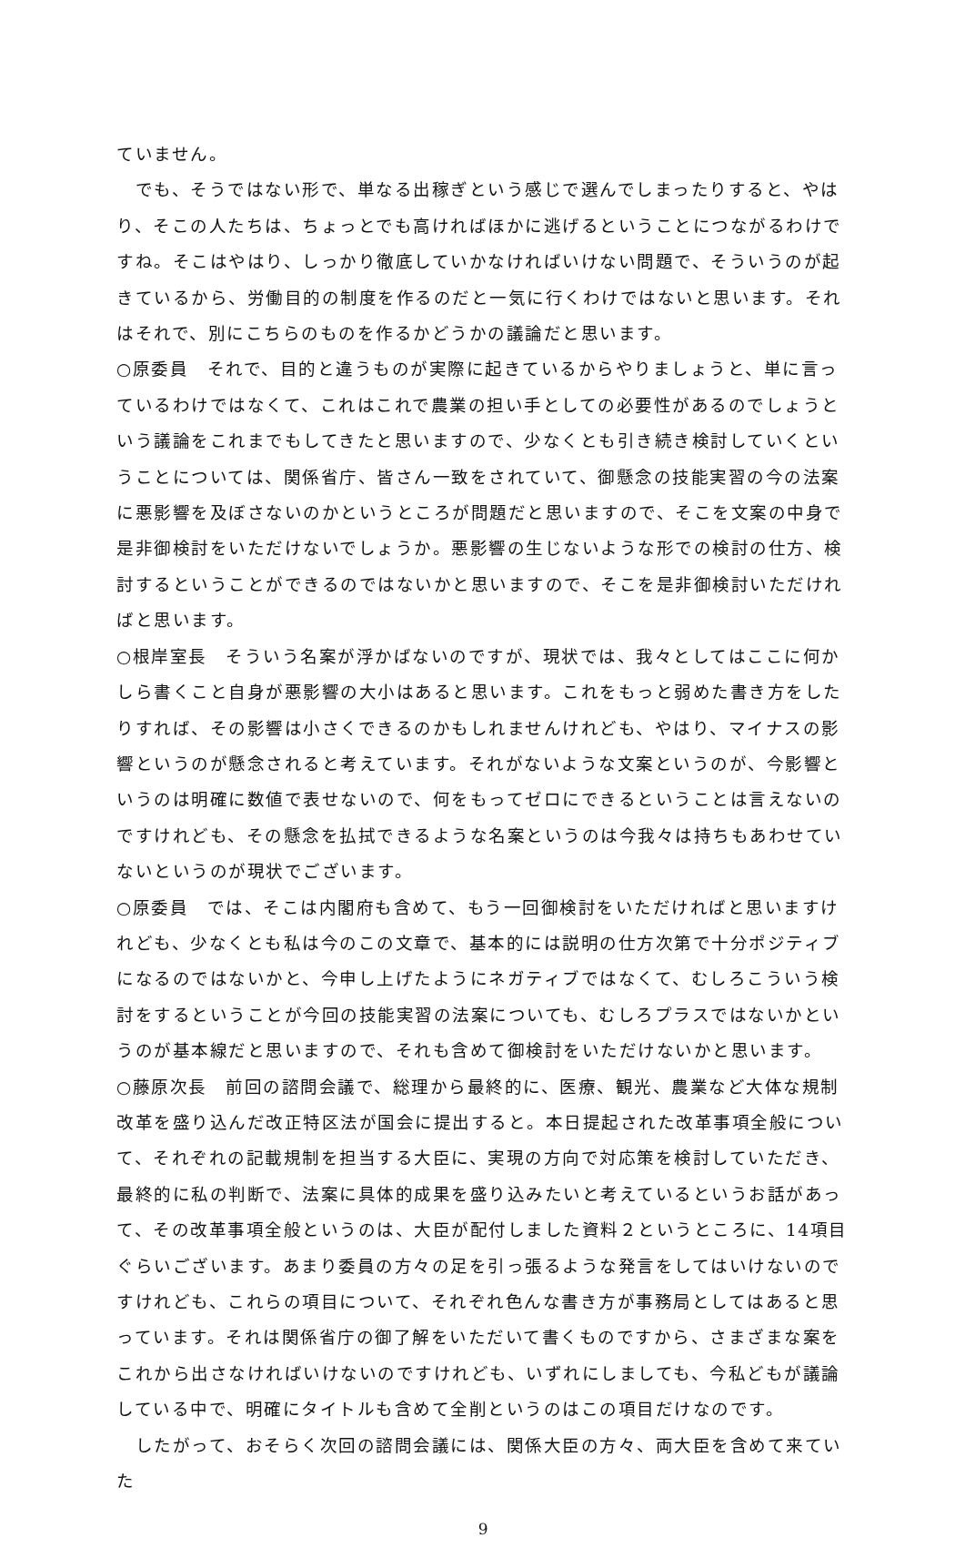ていません。
　でも、そうではない形で、単なる出稼ぎという感じで選んでしまったりすると、やはり、そこの人たちは、ちょっとでも高ければほかに逃げるということにつながるわけですね。そこはやはり、しっかり徹底していかなければいけない問題で、そういうのが起きているから、労働目的の制度を作るのだと一気に行くわけではないと思います。それはそれで、別にこちらのものを作るかどうかの議論だと思います。
○原委員　それで、目的と違うものが実際に起きているからやりましょうと、単に言っているわけではなくて、これはこれで農業の担い手としての必要性があるのでしょうという議論をこれまでもしてきたと思いますので、少なくとも引き続き検討していくということについては、関係省庁、皆さん一致をされていて、御懸念の技能実習の今の法案に悪影響を及ぼさないのかというところが問題だと思いますので、そこを文案の中身で是非御検討をいただけないでしょうか。悪影響の生じないような形での検討の仕方、検討するということができるのではないかと思いますので、そこを是非御検討いただければと思います。
○根岸室長　そういう名案が浮かばないのですが、現状では、我々としてはここに何かしら書くこと自身が悪影響の大小はあると思います。これをもっと弱めた書き方をしたりすれば、その影響は小さくできるのかもしれませんけれども、やはり、マイナスの影響というのが懸念されると考えています。それがないような文案というのが、今影響というのは明確に数値で表せないので、何をもってゼロにできるということは言えないのですけれども、その懸念を払拭できるような名案というのは今我々は持ちもあわせていないというのが現状でございます。
○原委員　では、そこは内閣府も含めて、もう一回御検討をいただければと思いますけれども、少なくとも私は今のこの文章で、基本的には説明の仕方次第で十分ポジティブになるのではないかと、今申し上げたようにネガティブではなくて、むしろこういう検討をするということが今回の技能実習の法案についても、むしろプラスではないかというのが基本線だと思いますので、それも含めて御検討をいただけないかと思います。
○藤原次長　前回の諮問会議で、総理から最終的に、医療、観光、農業など大体な規制改革を盛り込んだ改正特区法が国会に提出すると。本日提起された改革事項全般について、それぞれの記載規制を担当する大臣に、実現の方向で対応策を検討していただき、最終的に私の判断で、法案に具体的成果を盛り込みたいと考えているというお話があって、その改革事項全般というのは、大臣が配付しました資料２というところに、14項目ぐらいございます。あまり委員の方々の足を引っ張るような発言をしてはいけないのですけれども、これらの項目について、それぞれ色んな書き方が事務局としてはあると思っています。それは関係省庁の御了解をいただいて書くものですから、さまざまな案をこれから出さなければいけないのですけれども、いずれにしましても、今私どもが議論している中で、明確にタイトルも含めて全削というのはこの項目だけなのです。
　したがって、おそらく次回の諮問会議には、関係大臣の方々、両大臣を含めて来ていた
9